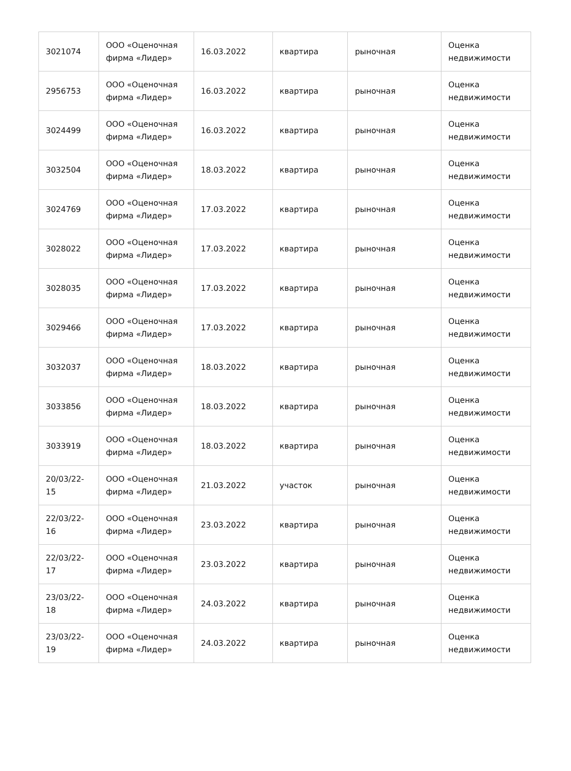| 3021074 | ООО «Оценочная фирма «Лидер» | 16.03.2022 | квартира | рыночная | Оценка недвижимости |
| 2956753 | ООО «Оценочная фирма «Лидер» | 16.03.2022 | квартира | рыночная | Оценка недвижимости |
| 3024499 | ООО «Оценочная фирма «Лидер» | 16.03.2022 | квартира | рыночная | Оценка недвижимости |
| 3032504 | ООО «Оценочная фирма «Лидер» | 18.03.2022 | квартира | рыночная | Оценка недвижимости |
| 3024769 | ООО «Оценочная фирма «Лидер» | 17.03.2022 | квартира | рыночная | Оценка недвижимости |
| 3028022 | ООО «Оценочная фирма «Лидер» | 17.03.2022 | квартира | рыночная | Оценка недвижимости |
| 3028035 | ООО «Оценочная фирма «Лидер» | 17.03.2022 | квартира | рыночная | Оценка недвижимости |
| 3029466 | ООО «Оценочная фирма «Лидер» | 17.03.2022 | квартира | рыночная | Оценка недвижимости |
| 3032037 | ООО «Оценочная фирма «Лидер» | 18.03.2022 | квартира | рыночная | Оценка недвижимости |
| 3033856 | ООО «Оценочная фирма «Лидер» | 18.03.2022 | квартира | рыночная | Оценка недвижимости |
| 3033919 | ООО «Оценочная фирма «Лидер» | 18.03.2022 | квартира | рыночная | Оценка недвижимости |
| 20/03/22-15 | ООО «Оценочная фирма «Лидер» | 21.03.2022 | участок | рыночная | Оценка недвижимости |
| 22/03/22-16 | ООО «Оценочная фирма «Лидер» | 23.03.2022 | квартира | рыночная | Оценка недвижимости |
| 22/03/22-17 | ООО «Оценочная фирма «Лидер» | 23.03.2022 | квартира | рыночная | Оценка недвижимости |
| 23/03/22-18 | ООО «Оценочная фирма «Лидер» | 24.03.2022 | квартира | рыночная | Оценка недвижимости |
| 23/03/22-19 | ООО «Оценочная фирма «Лидер» | 24.03.2022 | квартира | рыночная | Оценка недвижимости |